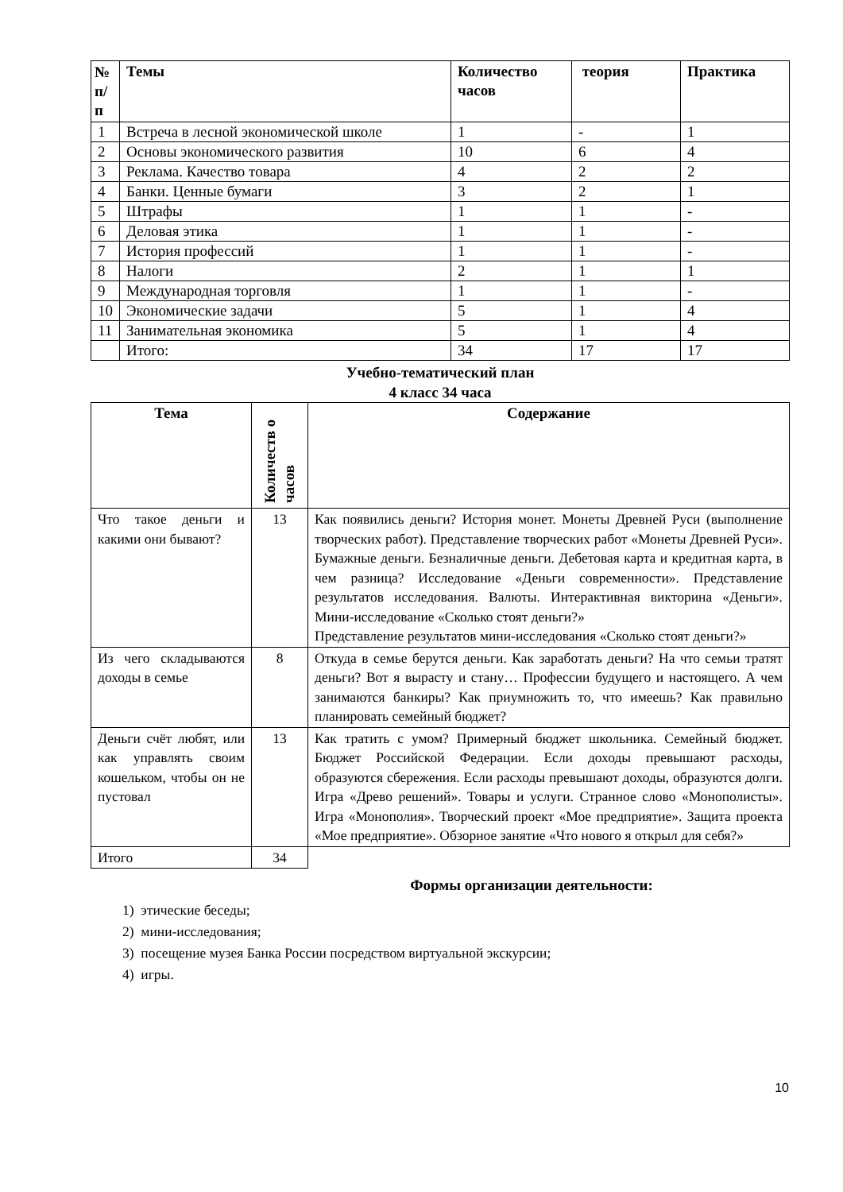| № п/п | Темы | Количество часов | теория | Практика |
| --- | --- | --- | --- | --- |
| 1 | Встреча в лесной экономической школе | 1 | - | 1 |
| 2 | Основы экономического развития | 10 | 6 | 4 |
| 3 | Реклама. Качество товара | 4 | 2 | 2 |
| 4 | Банки. Ценные бумаги | 3 | 2 | 1 |
| 5 | Штрафы | 1 | 1 | - |
| 6 | Деловая этика | 1 | 1 | - |
| 7 | История профессий | 1 | 1 | - |
| 8 | Налоги | 2 | 1 | 1 |
| 9 | Международная торговля | 1 | 1 | - |
| 10 | Экономические задачи | 5 | 1 | 4 |
| 11 | Занимательная экономика | 5 | 1 | 4 |
| | Итого: | 34 | 17 | 17 |
Учебно-тематический план
4 класс 34 часа
| Тема | Количеств о часов | Содержание |
| --- | --- | --- |
| Что такое деньги и какими они бывают? | 13 | Как появились деньги? История монет. Монеты Древней Руси (выполнение творческих работ). Представление творческих работ «Монеты Древней Руси». Бумажные деньги. Безналичные деньги. Дебетовая карта и кредитная карта, в чем разница? Исследование «Деньги современности». Представление результатов исследования. Валюты. Интерактивная викторина «Деньги». Мини-исследование «Сколько стоят деньги?» Представление результатов мини-исследования «Сколько стоят деньги?» |
| Из чего складываются доходы в семье | 8 | Откуда в семье берутся деньги. Как заработать деньги? На что семьи тратят деньги? Вот я вырасту и стану… Профессии будущего и настоящего. А чем занимаются банкиры? Как приумножить то, что имеешь? Как правильно планировать семейный бюджет? |
| Деньги счёт любят, или как управлять своим кошельком, чтобы он не пустовал | 13 | Как тратить с умом? Примерный бюджет школьника. Семейный бюджет. Бюджет Российской Федерации. Если доходы превышают расходы, образуются сбережения. Если расходы превышают доходы, образуются долги. Игра «Древо решений». Товары и услуги. Странное слово «Монополисты». Игра «Монополия». Творческий проект «Мое предприятие». Защита проекта «Мое предприятие». Обзорное занятие «Что нового я открыл для себя?» |
| Итого | 34 | |
Формы организации деятельности:
1) этические беседы;
2) мини-исследования;
3) посещение музея Банка России посредством виртуальной экскурсии;
4) игры.
10